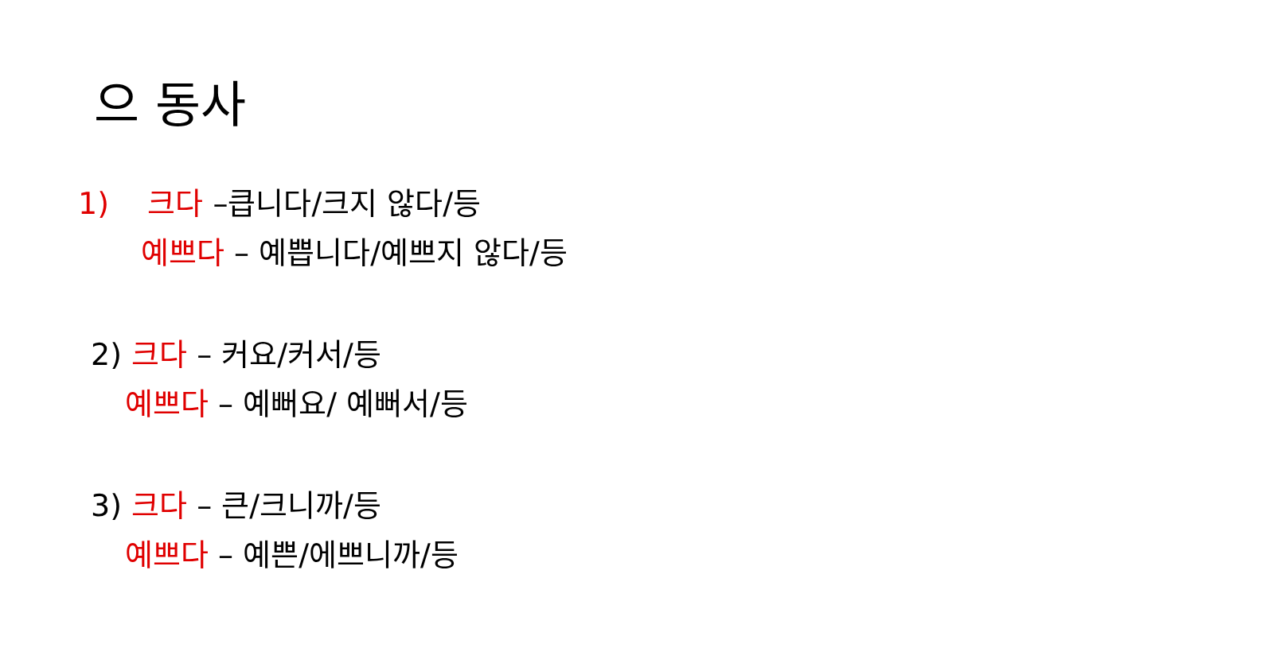으 동사
1) 크다 –큽니다/크지 않다/등
예쁘다 – 예쁩니다/예쁘지 않다/등
2) 크다 – 커요/커서/등
예쁘다 – 예뻐요/ 예뻐서/등
3) 크다 – 큰/크니까/등
예쁘다 – 예쁜/에쁘니까/등